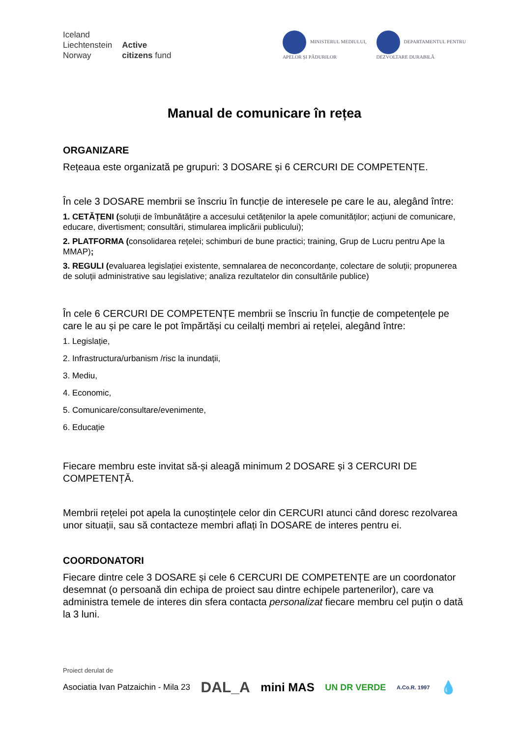Iceland
Liechtenstein
Norway
Active
citizens fund
MINISTERUL MEDIULUI,
APELOR ȘI PĂDURILOR
DEPARTAMENTUL PENTRU
DEZVOLTARE DURABILĂ
Manual de comunicare în rețea
ORGANIZARE
Rețeaua este organizată pe grupuri: 3 DOSARE și 6 CERCURI DE COMPETENȚE.
În cele 3 DOSARE membrii se înscriu în funcție de interesele pe care le au, alegând între:
1. CETĂȚENI (soluții de îmbunătățire a accesului cetățenilor la apele comunităților; acțiuni de comunicare, educare, divertisment; consultări, stimularea implicării publicului);
2. PLATFORMA (consolidarea rețelei; schimburi de bune practici; training, Grup de Lucru pentru Ape la MMAP);
3. REGULI (evaluarea legislației existente, semnalarea de neconcordanțe, colectare de soluții; propunerea de soluții administrative sau legislative; analiza rezultatelor din consultările publice)
În cele 6 CERCURI DE COMPETENȚE membrii se înscriu în funcție de competențele pe care le au și pe care le pot împărtăși cu ceilalți membri ai rețelei, alegând între:
1. Legislație,
2. Infrastructura/urbanism /risc la inundații,
3. Mediu,
4. Economic,
5. Comunicare/consultare/evenimente,
6. Educație
Fiecare membru este invitat să-și aleagă minimum 2 DOSARE și 3 CERCURI DE COMPETENȚĂ.
Membrii rețelei pot apela la cunoștințele celor din CERCURI atunci când doresc rezolvarea unor situații, sau să contacteze membri aflați în DOSARE de interes pentru ei.
COORDONATORI
Fiecare dintre cele 3 DOSARE și cele 6 CERCURI DE COMPETENȚE are un coordonator desemnat (o persoană din echipa de proiect sau dintre echipele partenerilor), care va administra temele de interes din sfera contacta personalizat fiecare membru cel puțin o dată la 3 luni.
Proiect derulat de
Asociatia Ivan Patzaichin - Mila 23 DAL_A mini MAS UN DR VERDE A.Co.R. 1997 💧